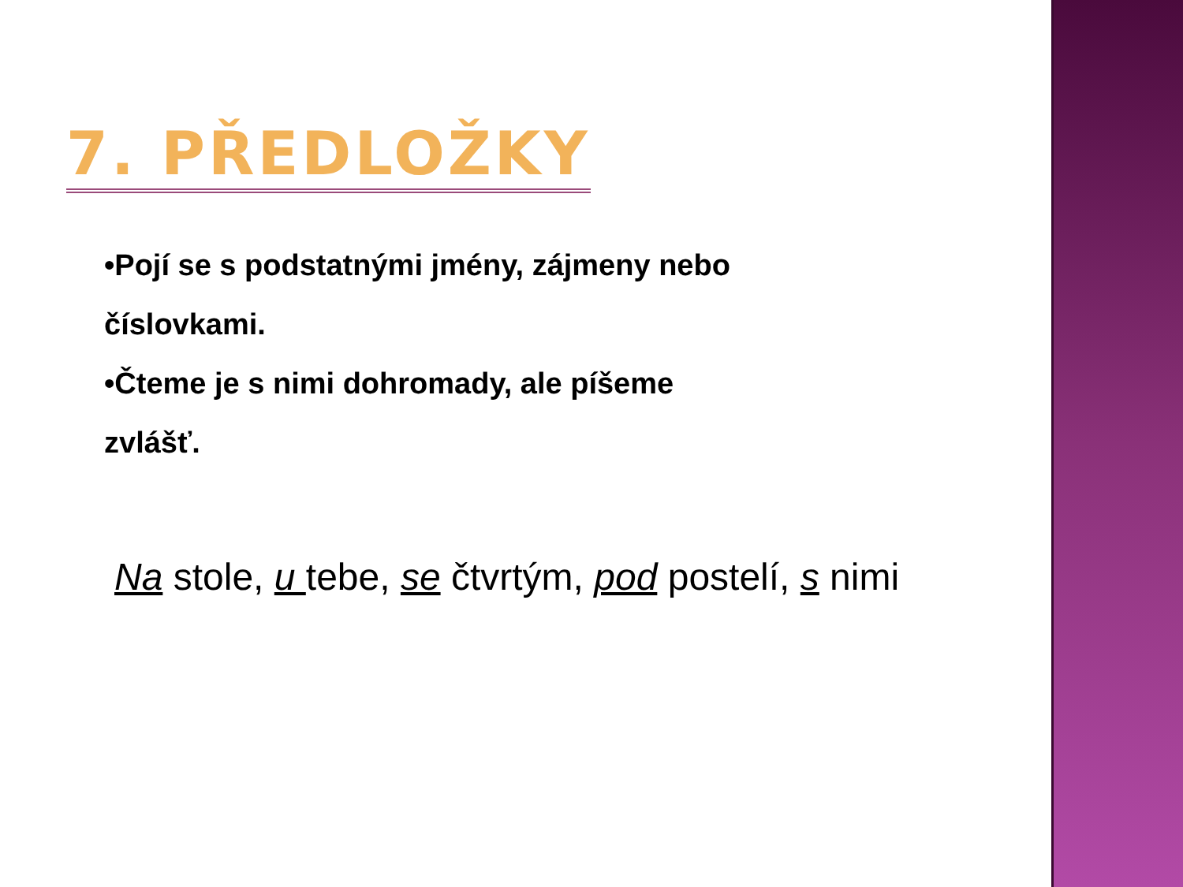7. PŘEDLOŽKY
•Pojí se s podstatnými jmény, zájmeny nebo
číslovkami.
•Čteme je s nimi dohromady, ale píšeme
zvlášť.
Na stole, u tebe, se čtvrtým, pod postelí, s nimi